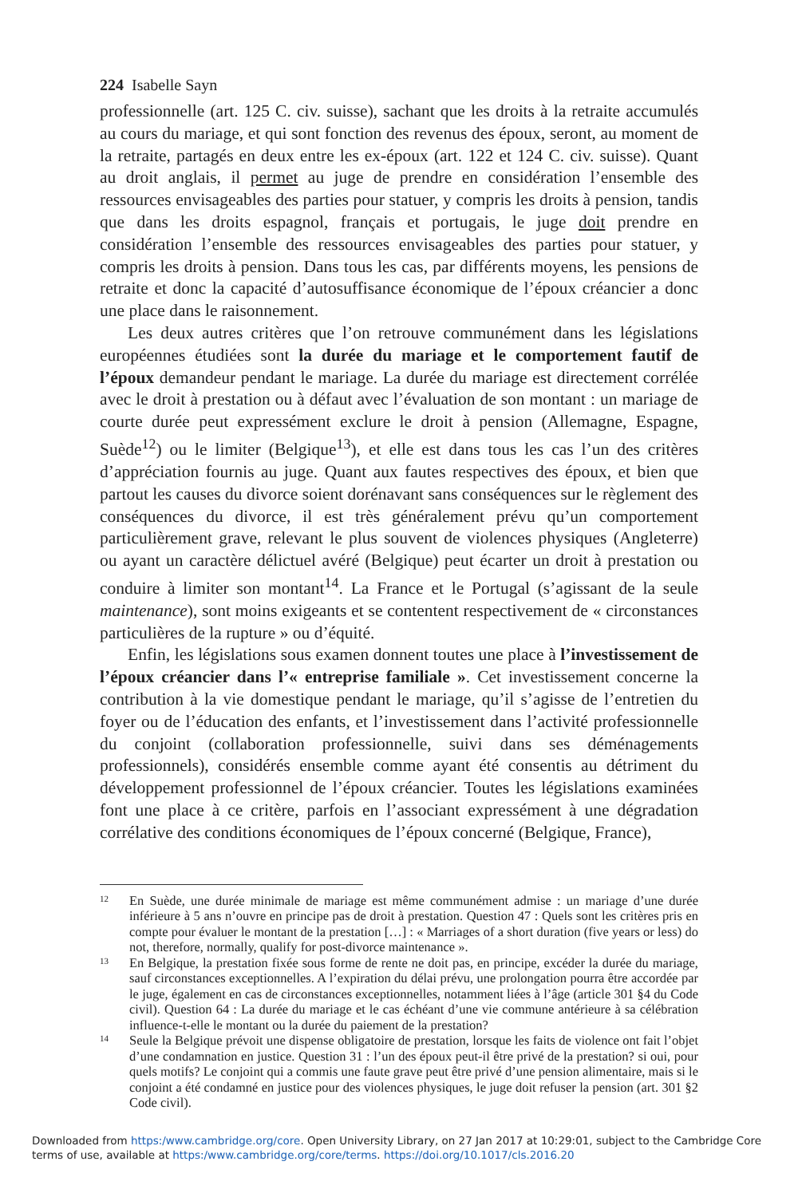224 Isabelle Sayn
professionnelle (art. 125 C. civ. suisse), sachant que les droits à la retraite accumulés au cours du mariage, et qui sont fonction des revenus des époux, seront, au moment de la retraite, partagés en deux entre les ex-époux (art. 122 et 124 C. civ. suisse). Quant au droit anglais, il permet au juge de prendre en considération l’ensemble des ressources envisageables des parties pour statuer, y compris les droits à pension, tandis que dans les droits espagnol, français et portugais, le juge doit prendre en considération l’ensemble des ressources envisageables des parties pour statuer, y compris les droits à pension. Dans tous les cas, par différents moyens, les pensions de retraite et donc la capacité d’autosuffisance économique de l’époux créancier a donc une place dans le raisonnement.
Les deux autres critères que l’on retrouve communément dans les législations européennes étudiées sont la durée du mariage et le comportement fautif de l’époux demandeur pendant le mariage. La durée du mariage est directement corrélée avec le droit à prestation ou à défaut avec l’évaluation de son montant : un mariage de courte durée peut expressément exclure le droit à pension (Allemagne, Espagne, Suède<sup>12</sup>) ou le limiter (Belgique<sup>13</sup>), et elle est dans tous les cas l’un des critères d’appréciation fournis au juge. Quant aux fautes respectives des époux, et bien que partout les causes du divorce soient dorénavant sans conséquences sur le règlement des conséquences du divorce, il est très généralement prévu qu’un comportement particulièrement grave, relevant le plus souvent de violences physiques (Angleterre) ou ayant un caractère délictuel avéré (Belgique) peut écarter un droit à prestation ou conduire à limiter son montant<sup>14</sup>. La France et le Portugal (s’agissant de la seule maintenance), sont moins exigeants et se contentent respectivement de « circonstances particulières de la rupture » ou d’équité.
Enfin, les législations sous examen donnent toutes une place à l’investissement de l’époux créancier dans l’« entreprise familiale ». Cet investissement concerne la contribution à la vie domestique pendant le mariage, qu’il s’agisse de l’entretien du foyer ou de l’éducation des enfants, et l’investissement dans l’activité professionnelle du conjoint (collaboration professionnelle, suivi dans ses déménagements professionnels), considérés ensemble comme ayant été consentis au détriment du développement professionnel de l’époux créancier. Toutes les législations examinées font une place à ce critère, parfois en l’associant expressément à une dégradation corrélative des conditions économiques de l’époux concerné (Belgique, France),
12 En Suède, une durée minimale de mariage est même communément admise : un mariage d’une durée inférieure à 5 ans n’ouvre en principe pas de droit à prestation. Question 47 : Quels sont les critères pris en compte pour évaluer le montant de la prestation […] : « Marriages of a short duration (five years or less) do not, therefore, normally, qualify for post-divorce maintenance ».
13 En Belgique, la prestation fixée sous forme de rente ne doit pas, en principe, excéder la durée du mariage, sauf circonstances exceptionnelles. A l’expiration du délai prévu, une prolongation pourra être accordée par le juge, également en cas de circonstances exceptionnelles, notamment liées à l’âge (article 301 §4 du Code civil). Question 64 : La durée du mariage et le cas échéant d’une vie commune antérieure à sa célébration influence-t-elle le montant ou la durée du paiement de la prestation?
14 Seule la Belgique prévoit une dispense obligatoire de prestation, lorsque les faits de violence ont fait l’objet d’une condamnation en justice. Question 31 : l’un des époux peut-il être privé de la prestation? si oui, pour quels motifs? Le conjoint qui a commis une faute grave peut être privé d’une pension alimentaire, mais si le conjoint a été condamné en justice pour des violences physiques, le juge doit refuser la pension (art. 301 §2 Code civil).
Downloaded from https:/www.cambridge.org/core. Open University Library, on 27 Jan 2017 at 10:29:01, subject to the Cambridge Core terms of use, available at https:/www.cambridge.org/core/terms. https://doi.org/10.1017/cls.2016.20